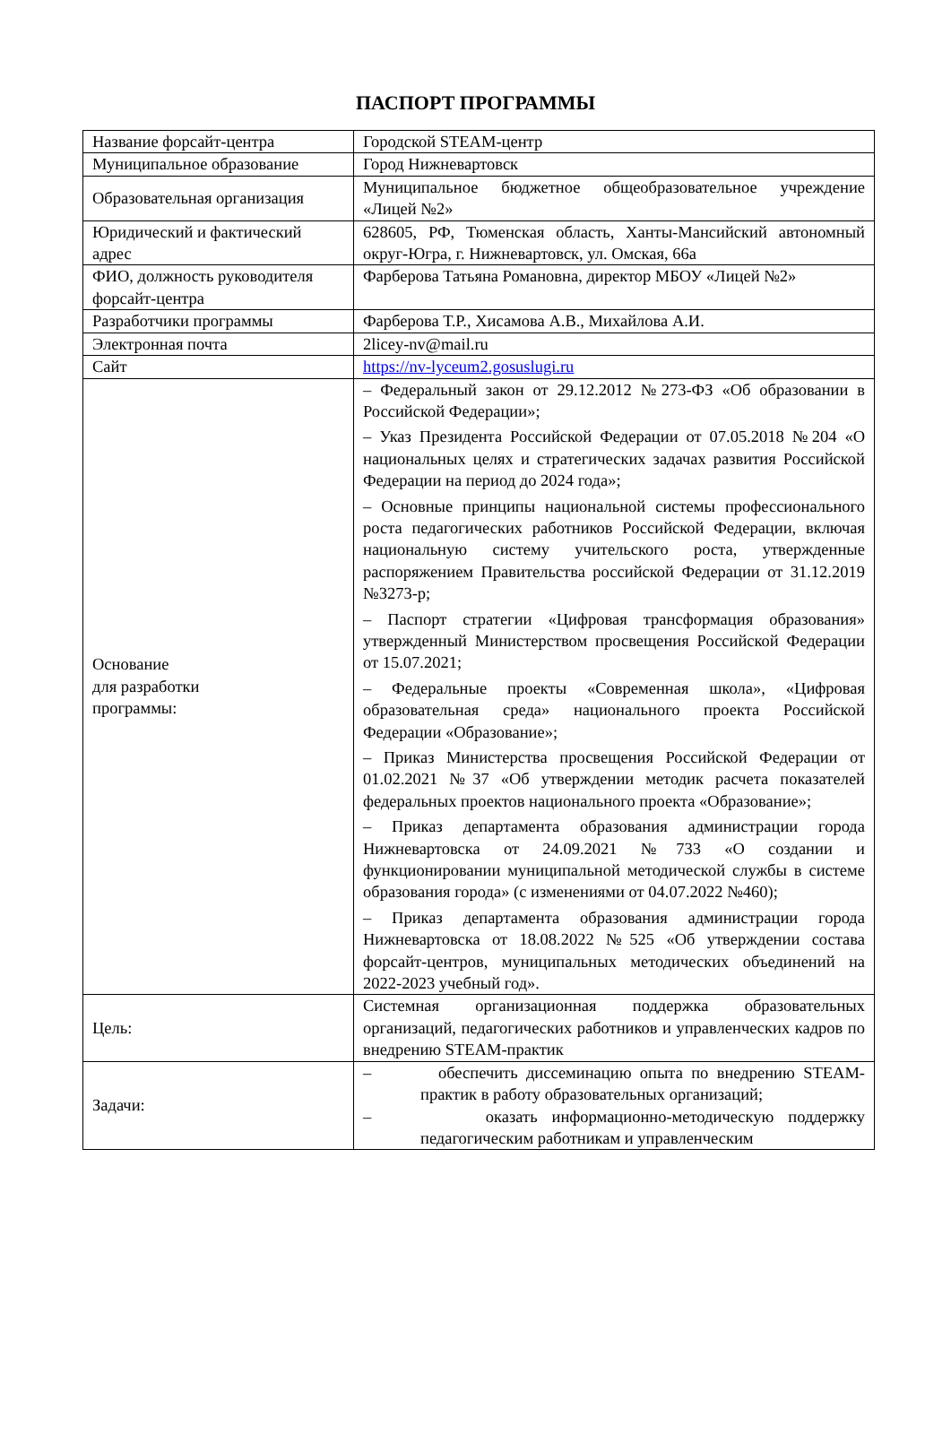ПАСПОРТ ПРОГРАММЫ
| Название форсайт-центра | Городской STEAM-центр |
| Муниципальное образование | Город Нижневартовск |
| Образовательная организация | Муниципальное бюджетное общеобразовательное учреждение «Лицей №2» |
| Юридический и фактический адрес | 628605, РФ, Тюменская область, Ханты-Мансийский автономный округ-Югра, г. Нижневартовск, ул. Омская, 66а |
| ФИО, должность руководителя форсайт-центра | Фарберова Татьяна Романовна, директор МБОУ «Лицей №2» |
| Разработчики программы | Фарберова Т.Р., Хисамова А.В., Михайлова А.И. |
| Электронная почта | 2licey-nv@mail.ru |
| Сайт | https://nv-lyceum2.gosuslugi.ru |
| Основание для разработки программы: | – Федеральный закон от 29.12.2012 №273-ФЗ «Об образовании в Российской Федерации»; – Указ Президента Российской Федерации от 07.05.2018 №204 «О национальных целях и стратегических задачах развития Российской Федерации на период до 2024 года»; – Основные принципы национальной системы профессионального роста педагогических работников Российской Федерации, включая национальную систему учительского роста, утвержденные распоряжением Правительства российской Федерации от 31.12.2019 №3273-р; – Паспорт стратегии «Цифровая трансформация образования» утвержденный Министерством просвещения Российской Федерации от 15.07.2021; – Федеральные проекты «Современная школа», «Цифровая образовательная среда» национального проекта Российской Федерации «Образование»; – Приказ Министерства просвещения Российской Федерации от 01.02.2021 №37 «Об утверждении методик расчета показателей федеральных проектов национального проекта «Образование»; – Приказ департамента образования администрации города Нижневартовска от 24.09.2021 №733 «О создании и функционировании муниципальной методической службы в системе образования города» (с изменениями от 04.07.2022 №460); – Приказ департамента образования администрации города Нижневартовска от 18.08.2022 №525 «Об утверждении состава форсайт-центров, муниципальных методических объединений на 2022-2023 учебный год». |
| Цель: | Системная организационная поддержка образовательных организаций, педагогических работников и управленческих кадров по внедрению STEAM-практик |
| Задачи: | – обеспечить диссеминацию опыта по внедрению STEAM-практик в работу образовательных организаций; – оказать информационно-методическую поддержку педагогическим работникам и управленческим |